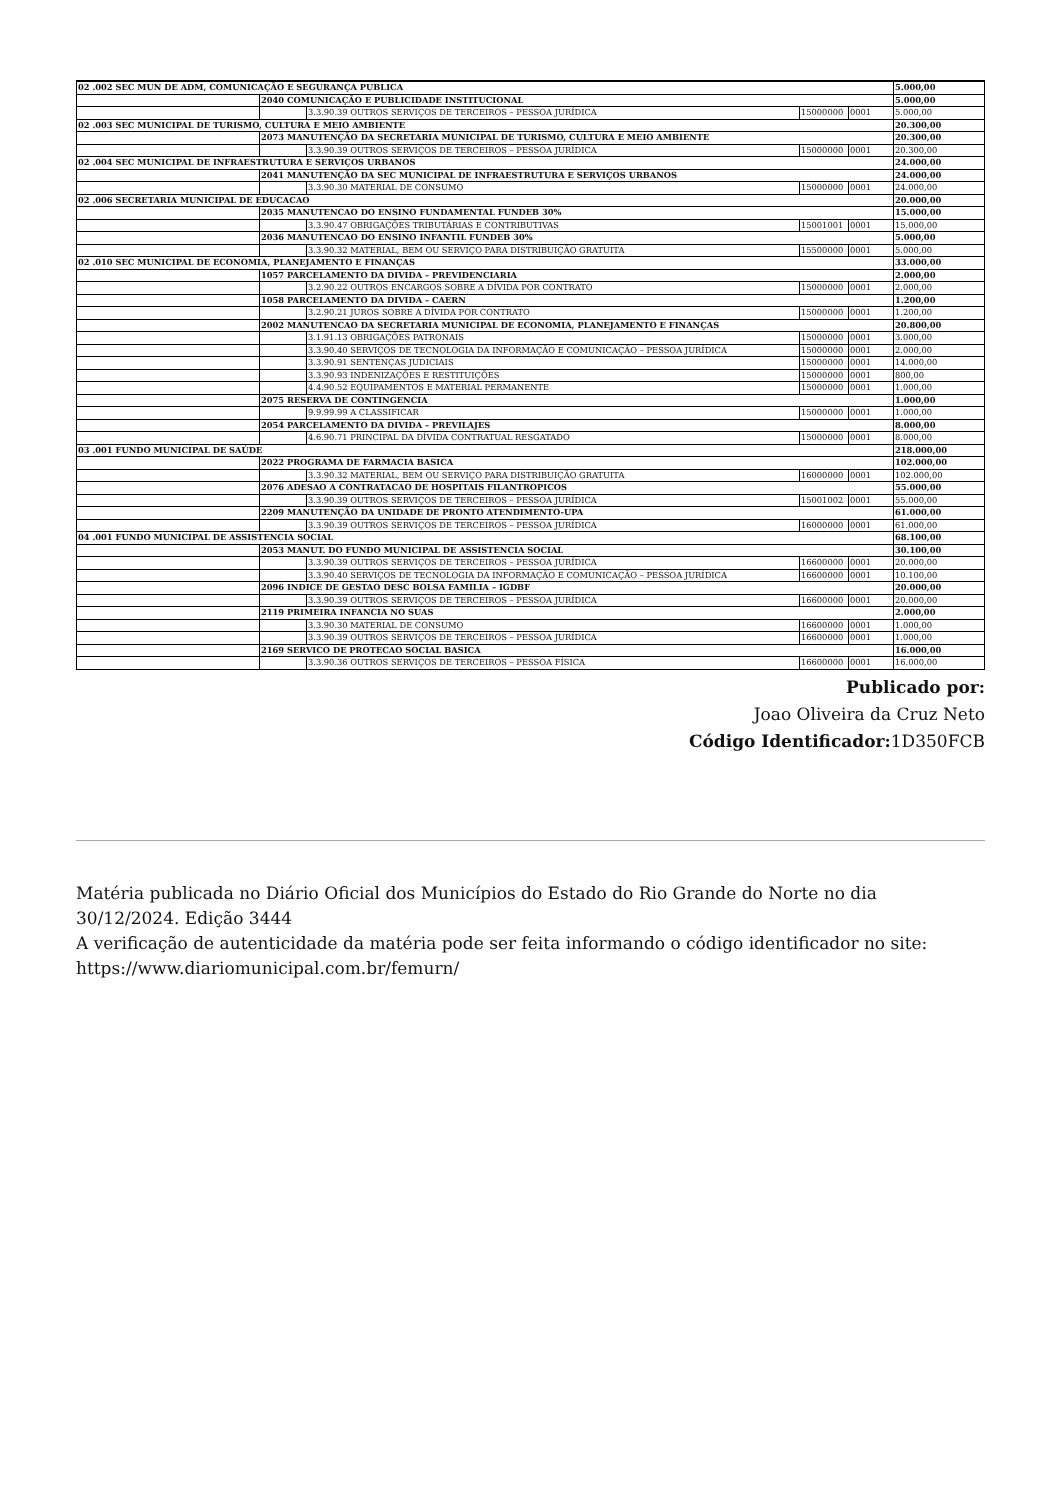| 02 .002 SEC MUN DE ADM, COMUNICAÇÃO E SEGURANÇA PUBLICA | | | | | 5.000,00 |
| | 2040 COMUNICAÇÃO E PUBLICIDADE INSTITUCIONAL | | | | 5.000,00 |
| | | 3.3.90.39 OUTROS SERVIÇOS DE TERCEIROS – PESSOA JURÍDICA | 15000000 | 0001 | 5.000,00 |
| 02 .003 SEC MUNICIPAL DE TURISMO, CULTURA E MEIO AMBIENTE | | | | | 20.300,00 |
| | 2073 MANUTENÇÃO DA SECRETARIA MUNICIPAL DE TURISMO, CULTURA E MEIO AMBIENTE | | | | 20.300,00 |
| | | 3.3.90.39 OUTROS SERVIÇOS DE TERCEIROS – PESSOA JURÍDICA | 15000000 | 0001 | 20.300,00 |
| 02 .004 SEC MUNICIPAL DE INFRAESTRUTURA E SERVIÇOS URBANOS | | | | | 24.000,00 |
| | 2041 MANUTENÇÃO DA SEC MUNICIPAL DE INFRAESTRUTURA E SERVIÇOS URBANOS | | | | 24.000,00 |
| | | 3.3.90.30 MATERIAL DE CONSUMO | 15000000 | 0001 | 24.000,00 |
| 02 .006 SECRETARIA MUNICIPAL DE EDUCACAO | | | | | 20.000,00 |
| | 2035 MANUTENCAO DO ENSINO FUNDAMENTAL FUNDEB 30% | | | | 15.000,00 |
| | | 3.3.90.47 OBRIGAÇÕES TRIBUTÁRIAS E CONTRIBUTIVAS | 15001001 | 0001 | 15.000,00 |
| | 2036 MANUTENCAO DO ENSINO INFANTIL FUNDEB 30% | | | | 5.000,00 |
| | | 3.3.90.32 MATERIAL, BEM OU SERVIÇO PARA DISTRIBUIÇÃO GRATUITA | 15500000 | 0001 | 5.000,00 |
| 02 .010 SEC MUNICIPAL DE ECONOMIA, PLANEJAMENTO E FINANÇAS | | | | | 33.000,00 |
| | 1057 PARCELAMENTO DA DIVIDA – PREVIDENCIARIA | | | | 2.000,00 |
| | | 3.2.90.22 OUTROS ENCARGOS SOBRE A DÍVIDA POR CONTRATO | 15000000 | 0001 | 2.000,00 |
| | 1058 PARCELAMENTO DA DIVIDA – CAERN | | | | 1.200,00 |
| | | 3.2.90.21 JUROS SOBRE A DÍVIDA POR CONTRATO | 15000000 | 0001 | 1.200,00 |
| | 2002 MANUTENCAO DA SECRETARIA MUNICIPAL DE ECONOMIA, PLANEJAMENTO E FINANÇAS | | | | 20.800,00 |
| | | 3.1.91.13 OBRIGAÇÕES PATRONAIS | 15000000 | 0001 | 3.000,00 |
| | | 3.3.90.40 SERVIÇOS DE TECNOLOGIA DA INFORMAÇÃO E COMUNICAÇÃO – PESSOA JURÍDICA | 15000000 | 0001 | 2.000,00 |
| | | 3.3.90.91 SENTENÇAS JUDICIAIS | 15000000 | 0001 | 14.000,00 |
| | | 3.3.90.93 INDENIZAÇÕES E RESTITUIÇÕES | 15000000 | 0001 | 800,00 |
| | | 4.4.90.52 EQUIPAMENTOS E MATERIAL PERMANENTE | 15000000 | 0001 | 1.000,00 |
| | 2075 RESERVA DE CONTINGENCIA | | | | 1.000,00 |
| | | 9.9.99.99 A CLASSIFICAR | 15000000 | 0001 | 1.000,00 |
| | 2054 PARCELAMENTO DA DIVIDA – PREVILAJES | | | | 8.000,00 |
| | | 4.6.90.71 PRINCIPAL DA DÍVIDA CONTRATUAL RESGATADO | 15000000 | 0001 | 8.000,00 |
| 03 .001 FUNDO MUNICIPAL DE SAÚDE | | | | | 218.000,00 |
| | 2022 PROGRAMA DE FARMACIA BASICA | | | | 102.000,00 |
| | | 3.3.90.32 MATERIAL, BEM OU SERVIÇO PARA DISTRIBUIÇÃO GRATUITA | 16000000 | 0001 | 102.000,00 |
| | 2076 ADESAO A CONTRATACAO DE HOSPITAIS FILANTROPICOS | | | | 55.000,00 |
| | | 3.3.90.39 OUTROS SERVIÇOS DE TERCEIROS – PESSOA JURÍDICA | 15001002 | 0001 | 55.000,00 |
| | 2209 MANUTENÇÃO DA UNIDADE DE PRONTO ATENDIMENTO-UPA | | | | 61.000,00 |
| | | 3.3.90.39 OUTROS SERVIÇOS DE TERCEIROS – PESSOA JURÍDICA | 16000000 | 0001 | 61.000,00 |
| 04 .001 FUNDO MUNICIPAL DE ASSISTENCIA SOCIAL | | | | | 68.100,00 |
| | 2053 MANUT. DO FUNDO MUNICIPAL DE ASSISTENCIA SOCIAL | | | | 30.100,00 |
| | | 3.3.90.39 OUTROS SERVIÇOS DE TERCEIROS – PESSOA JURÍDICA | 16600000 | 0001 | 20.000,00 |
| | | 3.3.90.40 SERVIÇOS DE TECNOLOGIA DA INFORMAÇÃO E COMUNICAÇÃO – PESSOA JURÍDICA | 16600000 | 0001 | 10.100,00 |
| | 2096 INDICE DE GESTAO DESC BOLSA FAMILIA – IGDBF | | | | 20.000,00 |
| | | 3.3.90.39 OUTROS SERVIÇOS DE TERCEIROS – PESSOA JURÍDICA | 16600000 | 0001 | 20.000,00 |
| | 2119 PRIMEIRA INFANCIA NO SUAS | | | | 2.000,00 |
| | | 3.3.90.30 MATERIAL DE CONSUMO | 16600000 | 0001 | 1.000,00 |
| | | 3.3.90.39 OUTROS SERVIÇOS DE TERCEIROS – PESSOA JURÍDICA | 16600000 | 0001 | 1.000,00 |
| | 2169 SERVICO DE PROTECAO SOCIAL BASICA | | | | 16.000,00 |
| | | 3.3.90.36 OUTROS SERVIÇOS DE TERCEIROS – PESSOA FÍSICA | 16600000 | 0001 | 16.000,00 |
Publicado por:
Joao Oliveira da Cruz Neto
Código Identificador: 1D350FCB
Matéria publicada no Diário Oficial dos Municípios do Estado do Rio Grande do Norte no dia 30/12/2024. Edição 3444
A verificação de autenticidade da matéria pode ser feita informando o código identificador no site: https://www.diariomunicipal.com.br/femurn/